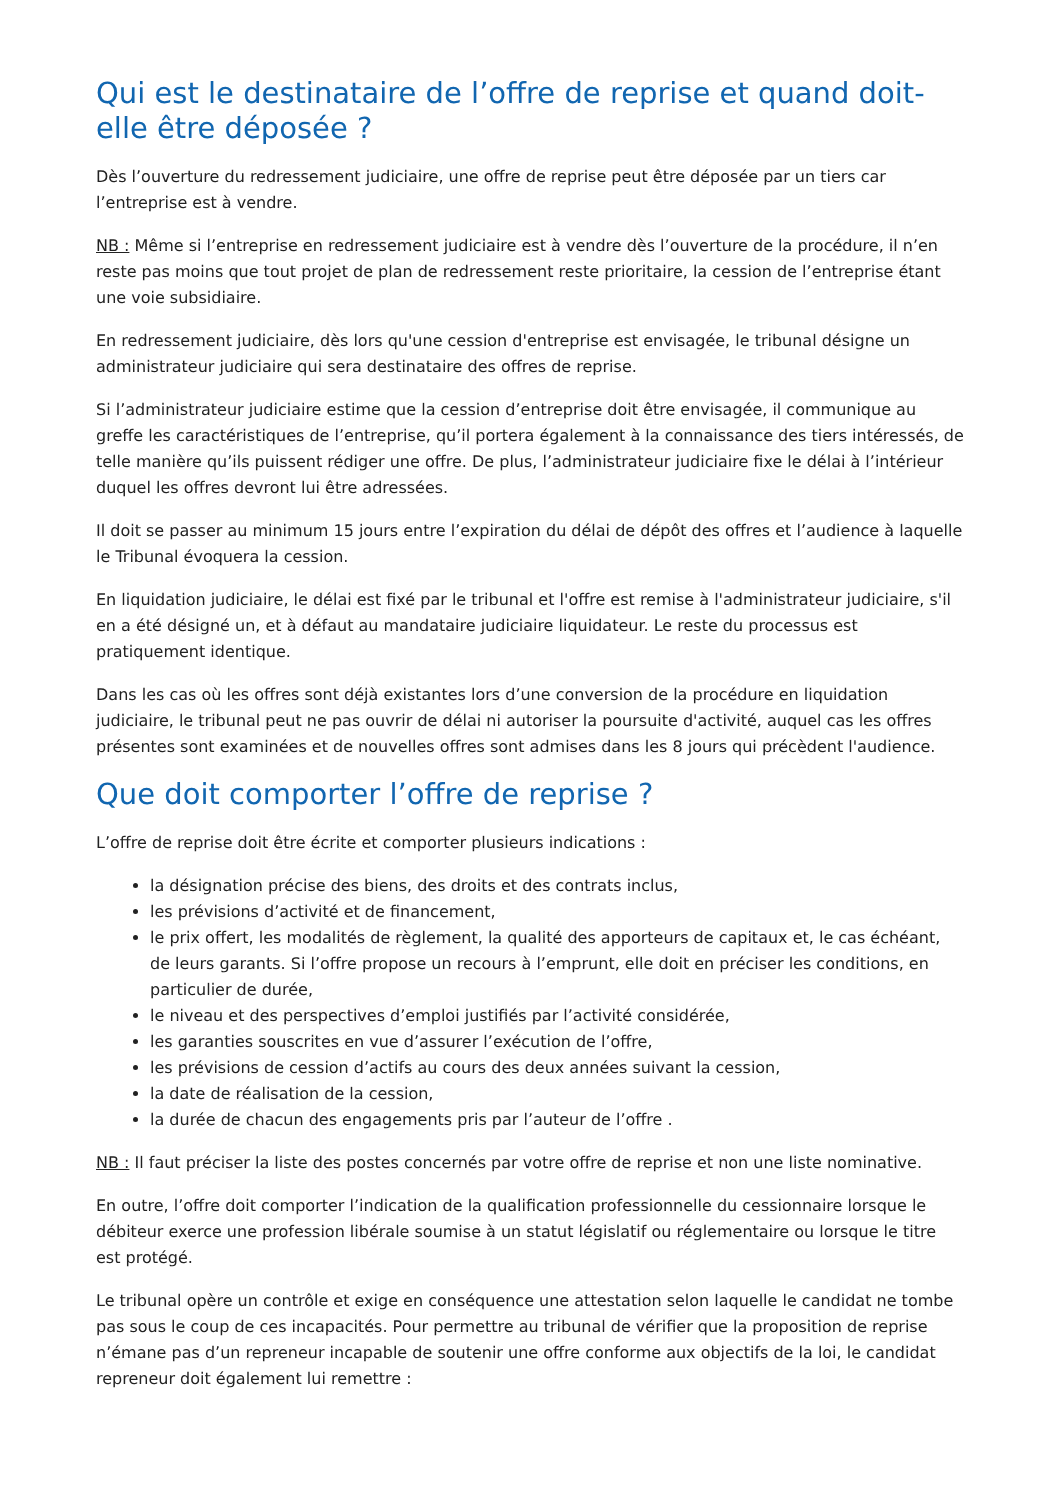Qui est le destinataire de l’offre de reprise et quand doit-elle être déposée ?
Dès l’ouverture du redressement judiciaire, une offre de reprise peut être déposée par un tiers car l’entreprise est à vendre.
NB : Même si l’entreprise en redressement judiciaire est à vendre dès l’ouverture de la procédure, il n’en reste pas moins que tout projet de plan de redressement reste prioritaire, la cession de l’entreprise étant une voie subsidiaire.
En redressement judiciaire, dès lors qu'une cession d'entreprise est envisagée, le tribunal désigne un administrateur judiciaire qui sera destinataire des offres de reprise.
Si l’administrateur judiciaire estime que la cession d’entreprise doit être envisagée, il communique au greffe les caractéristiques de l’entreprise, qu’il portera également à la connaissance des tiers intéressés, de telle manière qu’ils puissent rédiger une offre. De plus, l’administrateur judiciaire fixe le délai à l’intérieur duquel les offres devront lui être adressées.
Il doit se passer au minimum 15 jours entre l’expiration du délai de dépôt des offres et l’audience à laquelle le Tribunal évoquera la cession.
En liquidation judiciaire, le délai est fixé par le tribunal et l'offre est remise à l'administrateur judiciaire, s'il en a été désigné un, et à défaut au mandataire judiciaire liquidateur. Le reste du processus est pratiquement identique.
Dans les cas où les offres sont déjà existantes lors d’une conversion de la procédure en liquidation judiciaire, le tribunal peut ne pas ouvrir de délai ni autoriser la poursuite d'activité, auquel cas les offres présentes sont examinées et de nouvelles offres sont admises dans les 8 jours qui précèdent l'audience.
Que doit comporter l’offre de reprise ?
L’offre de reprise doit être écrite et comporter plusieurs indications :
la désignation précise des biens, des droits et des contrats inclus,
les prévisions d’activité et de financement,
le prix offert, les modalités de règlement, la qualité des apporteurs de capitaux et, le cas échéant, de leurs garants. Si l’offre propose un recours à l’emprunt, elle doit en préciser les conditions, en particulier de durée,
le niveau et des perspectives d’emploi justifiés par l’activité considérée,
les garanties souscrites en vue d’assurer l’exécution de l’offre,
les prévisions de cession d’actifs au cours des deux années suivant la cession,
la date de réalisation de la cession,
la durée de chacun des engagements pris par l’auteur de l’offre .
NB : Il faut préciser la liste des postes concernés par votre offre de reprise et non une liste nominative.
En outre, l’offre doit comporter l’indication de la qualification professionnelle du cessionnaire lorsque le débiteur exerce une profession libérale soumise à un statut législatif ou réglementaire ou lorsque le titre est protégé.
Le tribunal opère un contrôle et exige en conséquence une attestation selon laquelle le candidat ne tombe pas sous le coup de ces incapacités. Pour permettre au tribunal de vérifier que la proposition de reprise n’émane pas d’un repreneur incapable de soutenir une offre conforme aux objectifs de la loi, le candidat repreneur doit également lui remettre :